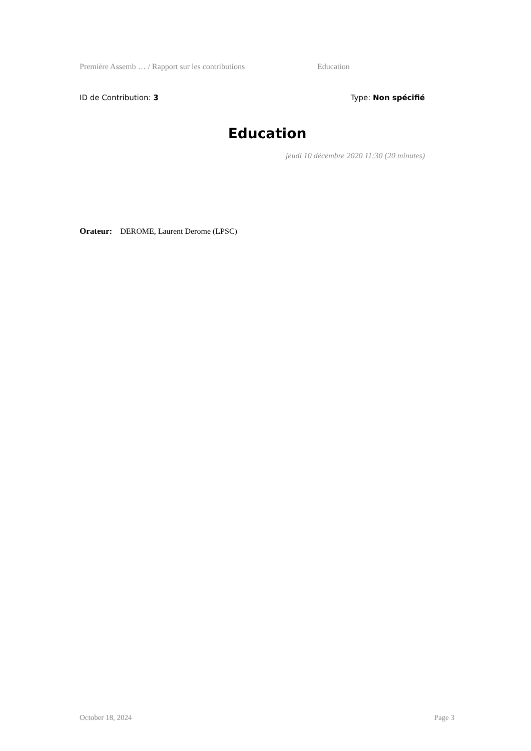Première Assemb … / Rapport sur les contributions Education
ID de Contribution: 3 Type: Non spécifié
Education
jeudi 10 décembre 2020 11:30 (20 minutes)
Orateur: DEROME, Laurent Derome (LPSC)
October 18, 2024 Page 3